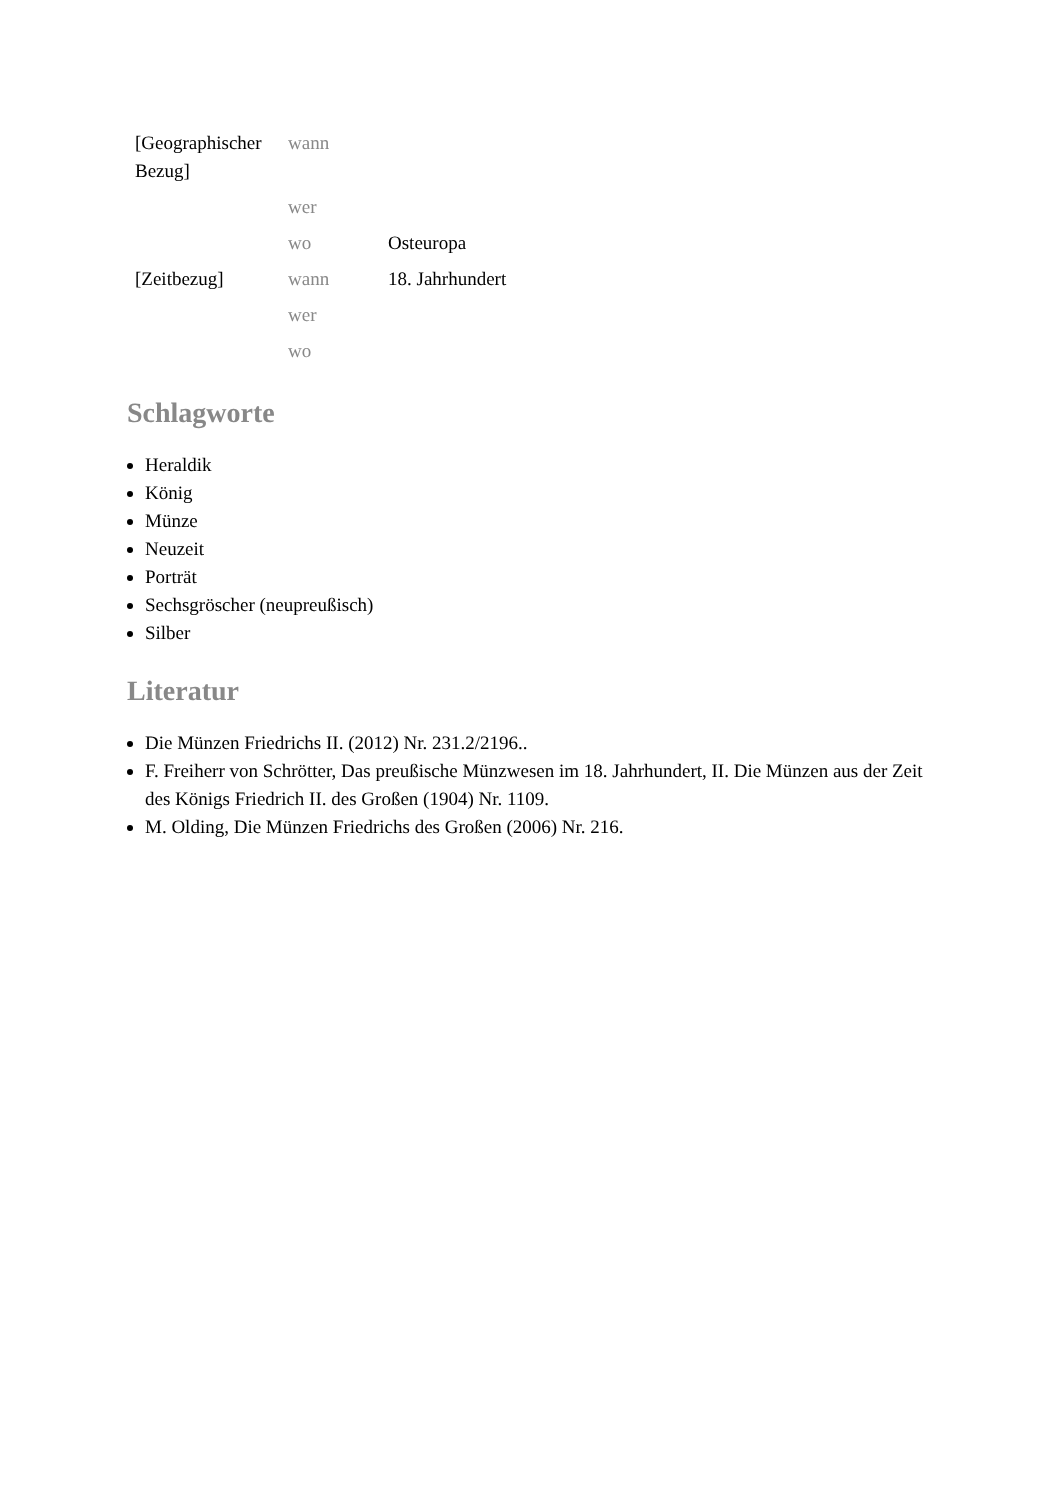| [Geographischer Bezug] | wann | |
| | wer | |
| | wo | Osteuropa |
| [Zeitbezug] | wann | 18. Jahrhundert |
| | wer | |
| | wo | |
Schlagworte
Heraldik
König
Münze
Neuzeit
Porträt
Sechsgröscher (neupreußisch)
Silber
Literatur
Die Münzen Friedrichs II. (2012) Nr. 231.2/2196..
F. Freiherr von Schrötter, Das preußische Münzwesen im 18. Jahrhundert, II. Die Münzen aus der Zeit des Königs Friedrich II. des Großen (1904) Nr. 1109.
M. Olding, Die Münzen Friedrichs des Großen (2006) Nr. 216.